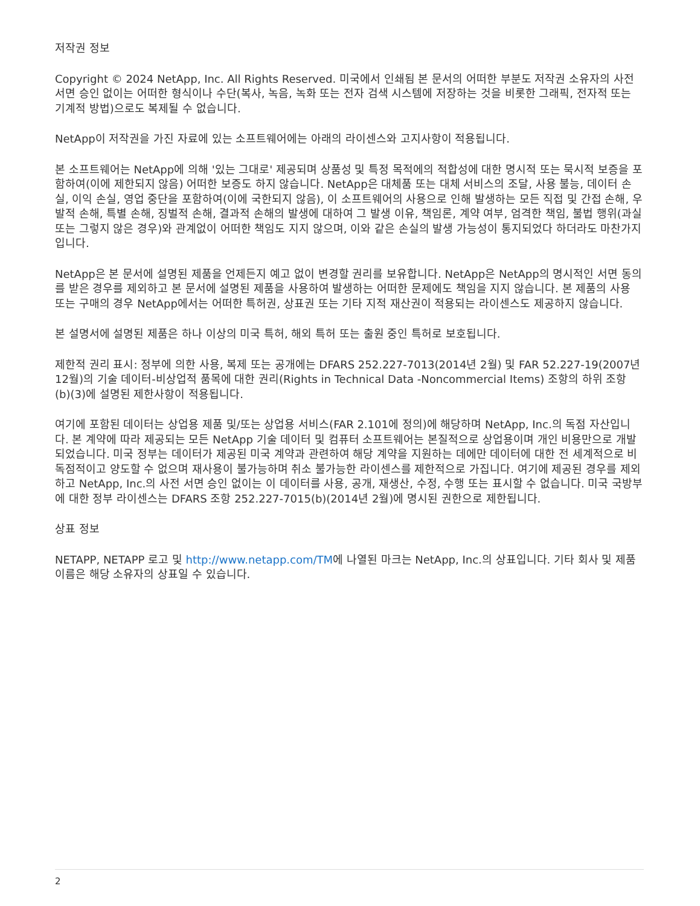저작권 정보
Copyright © 2024 NetApp, Inc. All Rights Reserved. 미국에서 인쇄됨 본 문서의 어떠한 부분도 저작권 소유자의 사전 서면 승인 없이는 어떠한 형식이나 수단(복사, 녹음, 녹화 또는 전자 검색 시스템에 저장하는 것을 비롯한 그래픽, 전자적 또는 기계적 방법)으로도 복제될 수 없습니다.
NetApp이 저작권을 가진 자료에 있는 소프트웨어에는 아래의 라이센스와 고지사항이 적용됩니다.
본 소프트웨어는 NetApp에 의해 '있는 그대로' 제공되며 상품성 및 특정 목적에의 적합성에 대한 명시적 또는 묵시적 보증을 포함하여(이에 제한되지 않음) 어떠한 보증도 하지 않습니다. NetApp은 대체품 또는 대체 서비스의 조달, 사용 불능, 데이터 손실, 이익 손실, 영업 중단을 포함하여(이에 국한되지 않음), 이 소프트웨어의 사용으로 인해 발생하는 모든 직접 및 간접 손해, 우발적 손해, 특별 손해, 징벌적 손해, 결과적 손해의 발생에 대하여 그 발생 이유, 책임론, 계약 여부, 엄격한 책임, 불법 행위(과실 또는 그렇지 않은 경우)와 관계없이 어떠한 책임도 지지 않으며, 이와 같은 손실의 발생 가능성이 통지되었다 하더라도 마찬가지입니다.
NetApp은 본 문서에 설명된 제품을 언제든지 예고 없이 변경할 권리를 보유합니다. NetApp은 NetApp의 명시적인 서면 동의를 받은 경우를 제외하고 본 문서에 설명된 제품을 사용하여 발생하는 어떠한 문제에도 책임을 지지 않습니다. 본 제품의 사용 또는 구매의 경우 NetApp에서는 어떠한 특허권, 상표권 또는 기타 지적 재산권이 적용되는 라이센스도 제공하지 않습니다.
본 설명서에 설명된 제품은 하나 이상의 미국 특허, 해외 특허 또는 출원 중인 특허로 보호됩니다.
제한적 권리 표시: 정부에 의한 사용, 복제 또는 공개에는 DFARS 252.227-7013(2014년 2월) 및 FAR 52.227-19(2007년 12월)의 기술 데이터-비상업적 품목에 대한 권리(Rights in Technical Data -Noncommercial Items) 조항의 하위 조항 (b)(3)에 설명된 제한사항이 적용됩니다.
여기에 포함된 데이터는 상업용 제품 및/또는 상업용 서비스(FAR 2.101에 정의)에 해당하며 NetApp, Inc.의 독점 자산입니다. 본 계약에 따라 제공되는 모든 NetApp 기술 데이터 및 컴퓨터 소프트웨어는 본질적으로 상업용이며 개인 비용만으로 개발되었습니다. 미국 정부는 데이터가 제공된 미국 계약과 관련하여 해당 계약을 지원하는 데에만 데이터에 대한 전 세계적으로 비독점적이고 양도할 수 없으며 재사용이 불가능하며 취소 불가능한 라이센스를 제한적으로 가집니다. 여기에 제공된 경우를 제외하고 NetApp, Inc.의 사전 서면 승인 없이는 이 데이터를 사용, 공개, 재생산, 수정, 수행 또는 표시할 수 없습니다. 미국 국방부에 대한 정부 라이센스는 DFARS 조항 252.227-7015(b)(2014년 2월)에 명시된 권한으로 제한됩니다.
상표 정보
NETAPP, NETAPP 로고 및 http://www.netapp.com/TM에 나열된 마크는 NetApp, Inc.의 상표입니다. 기타 회사 및 제품 이름은 해당 소유자의 상표일 수 있습니다.
2